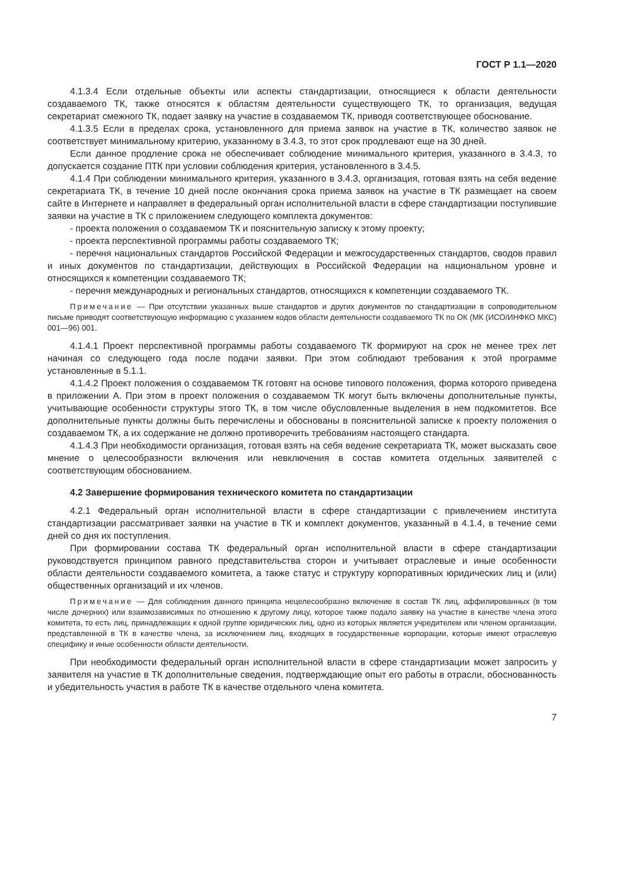ГОСТ Р 1.1—2020
4.1.3.4 Если отдельные объекты или аспекты стандартизации, относящиеся к области деятельности создаваемого ТК, также относятся к областям деятельности существующего ТК, то организация, ведущая секретариат смежного ТК, подает заявку на участие в создаваемом ТК, приводя соответствующее обоснование.
4.1.3.5 Если в пределах срока, установленного для приема заявок на участие в ТК, количество заявок не соответствует минимальному критерию, указанному в 3.4.3, то этот срок продлевают еще на 30 дней.
Если данное продление срока не обеспечивает соблюдение минимального критерия, указанного в 3.4.3, то допускается создание ПТК при условии соблюдения критерия, установленного в 3.4.5.
4.1.4 При соблюдении минимального критерия, указанного в 3.4.3, организация, готовая взять на себя ведение секретариата ТК, в течение 10 дней после окончания срока приема заявок на участие в ТК размещает на своем сайте в Интернете и направляет в федеральный орган исполнительной власти в сфере стандартизации поступившие заявки на участие в ТК с приложением следующего комплекта документов:
- проекта положения о создаваемом ТК и пояснительную записку к этому проекту;
- проекта перспективной программы работы создаваемого ТК;
- перечня национальных стандартов Российской Федерации и межгосударственных стандартов, сводов правил и иных документов по стандартизации, действующих в Российской Федерации на национальном уровне и относящихся к компетенции создаваемого ТК;
- перечня международных и региональных стандартов, относящихся к компетенции создаваемого ТК.
Примечание — При отсутствии указанных выше стандартов и других документов по стандартизации в сопроводительном письме приводят соответствующую информацию с указанием кодов области деятельности создаваемого ТК по ОК (МК (ИСО/ИНФКО МКС) 001—96) 001.
4.1.4.1 Проект перспективной программы работы создаваемого ТК формируют на срок не менее трех лет начиная со следующего года после подачи заявки. При этом соблюдают требования к этой программе установленные в 5.1.1.
4.1.4.2 Проект положения о создаваемом ТК готовят на основе типового положения, форма которого приведена в приложении А. При этом в проект положения о создаваемом ТК могут быть включены дополнительные пункты, учитывающие особенности структуры этого ТК, в том числе обусловленные выделения в нем подкомитетов. Все дополнительные пункты должны быть перечислены и обоснованы в пояснительной записке к проекту положения о создаваемом ТК, а их содержание не должно противоречить требованиям настоящего стандарта.
4.1.4.3 При необходимости организация, готовая взять на себя ведение секретариата ТК, может высказать свое мнение о целесообразности включения или невключения в состав комитета отдельных заявителей с соответствующим обоснованием.
4.2 Завершение формирования технического комитета по стандартизации
4.2.1 Федеральный орган исполнительной власти в сфере стандартизации с привлечением института стандартизации рассматривает заявки на участие в ТК и комплект документов, указанный в 4.1.4, в течение семи дней со дня их поступления.
При формировании состава ТК федеральный орган исполнительной власти в сфере стандартизации руководствуется принципом равного представительства сторон и учитывает отраслевые и иные особенности области деятельности создаваемого комитета, а также статус и структуру корпоративных юридических лиц и (или) общественных организаций и их членов.
Примечание — Для соблюдения данного принципа нецелесообразно включение в состав ТК лиц, аффилированных (в том числе дочерних) или взаимозависимых по отношению к другому лицу, которое также подало заявку на участие в качестве члена этого комитета, то есть лиц, принадлежащих к одной группе юридических лиц, одно из которых является учредителем или членом организации, представленной в ТК в качестве члена, за исключением лиц, входящих в государственные корпорации, которые имеют отраслевую специфику и иные особенности области деятельности.
При необходимости федеральный орган исполнительной власти в сфере стандартизации может запросить у заявителя на участие в ТК дополнительные сведения, подтверждающие опыт его работы в отрасли, обоснованность и убедительность участия в работе ТК в качестве отдельного члена комитета.
7